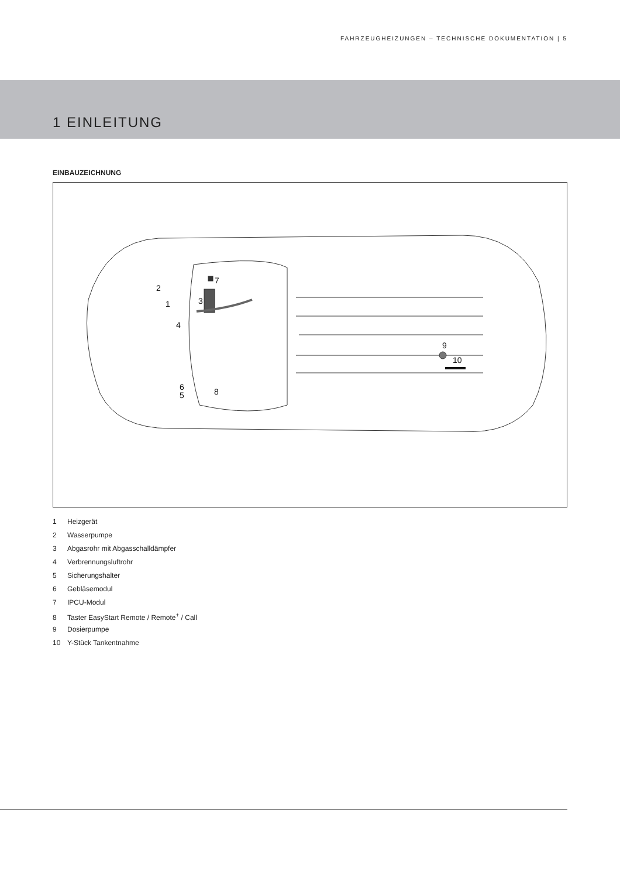FAHRZEUGHEIZUNGEN – TECHNISCHE DOKUMENTATION | 5
1 EINLEITUNG
EINBAUZEICHNUNG
2
1
3
4
7
6
5
8
9
10
1 Heizgerät
2 Wasserpumpe
3 Abgasrohr mit Abgasschalldämpfer
4 Verbrennungsluftrohr
5 Sicherungshalter
6 Gebläsemodul
7 IPCU-Modul
8 Taster EasyStart Remote / Remote<sup>+</sup> / Call
9 Dosierpumpe
10 Y-Stück Tankentnahme